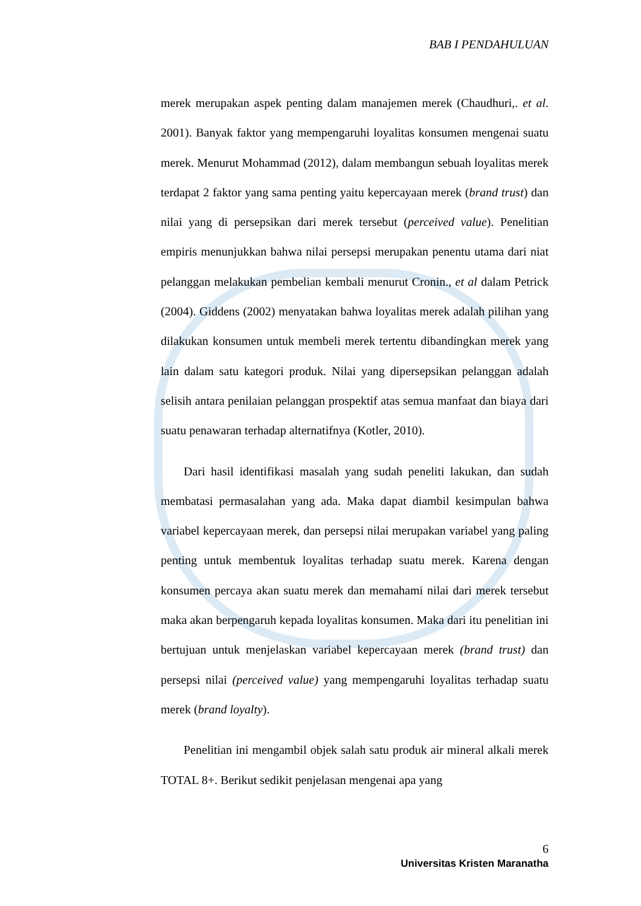BAB I PENDAHULUAN
merek merupakan aspek penting dalam manajemen merek (Chaudhuri,. et al. 2001). Banyak faktor yang mempengaruhi loyalitas konsumen mengenai suatu merek. Menurut Mohammad (2012), dalam membangun sebuah loyalitas merek terdapat 2 faktor yang sama penting yaitu kepercayaan merek (brand trust) dan nilai yang di persepsikan dari merek tersebut (perceived value). Penelitian empiris menunjukkan bahwa nilai persepsi merupakan penentu utama dari niat pelanggan melakukan pembelian kembali menurut Cronin., et al dalam Petrick (2004). Giddens (2002) menyatakan bahwa loyalitas merek adalah pilihan yang dilakukan konsumen untuk membeli merek tertentu dibandingkan merek yang lain dalam satu kategori produk. Nilai yang dipersepsikan pelanggan adalah selisih antara penilaian pelanggan prospektif atas semua manfaat dan biaya dari suatu penawaran terhadap alternatifnya (Kotler, 2010).
Dari hasil identifikasi masalah yang sudah peneliti lakukan, dan sudah membatasi permasalahan yang ada. Maka dapat diambil kesimpulan bahwa variabel kepercayaan merek, dan persepsi nilai merupakan variabel yang paling penting untuk membentuk loyalitas terhadap suatu merek. Karena dengan konsumen percaya akan suatu merek dan memahami nilai dari merek tersebut maka akan berpengaruh kepada loyalitas konsumen. Maka dari itu penelitian ini bertujuan untuk menjelaskan variabel kepercayaan merek (brand trust) dan persepsi nilai (perceived value) yang mempengaruhi loyalitas terhadap suatu merek (brand loyalty).
Penelitian ini mengambil objek salah satu produk air mineral alkali merek TOTAL 8+. Berikut sedikit penjelasan mengenai apa yang
6
Universitas Kristen Maranatha